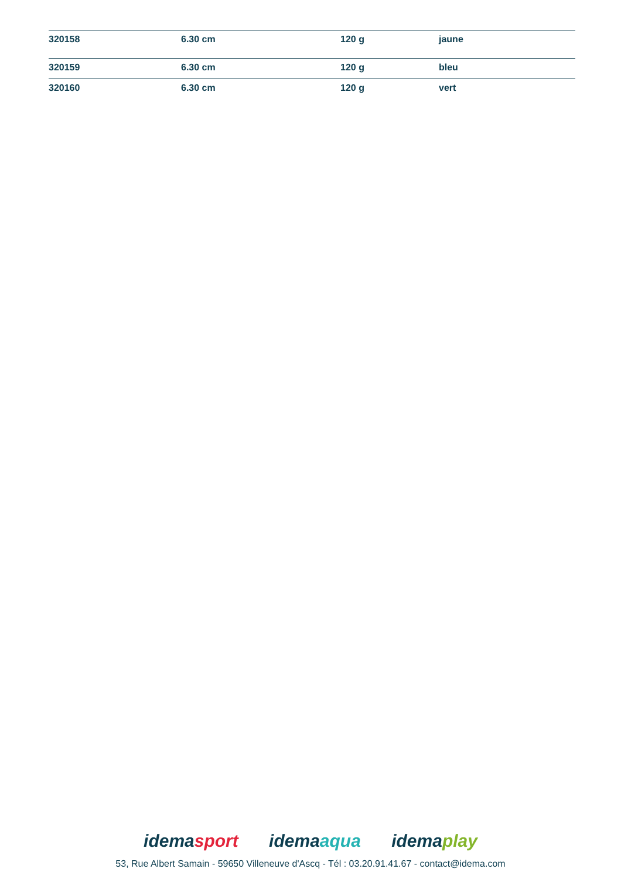| 320158 | 6.30 cm | 120 g | jaune |
| 320159 | 6.30 cm | 120 g | bleu |
| 320160 | 6.30 cm | 120 g | vert |
idemasport idemaaqua idemaplay
53, Rue Albert Samain - 59650 Villeneuve d'Ascq - Tél : 03.20.91.41.67 - contact@idema.com